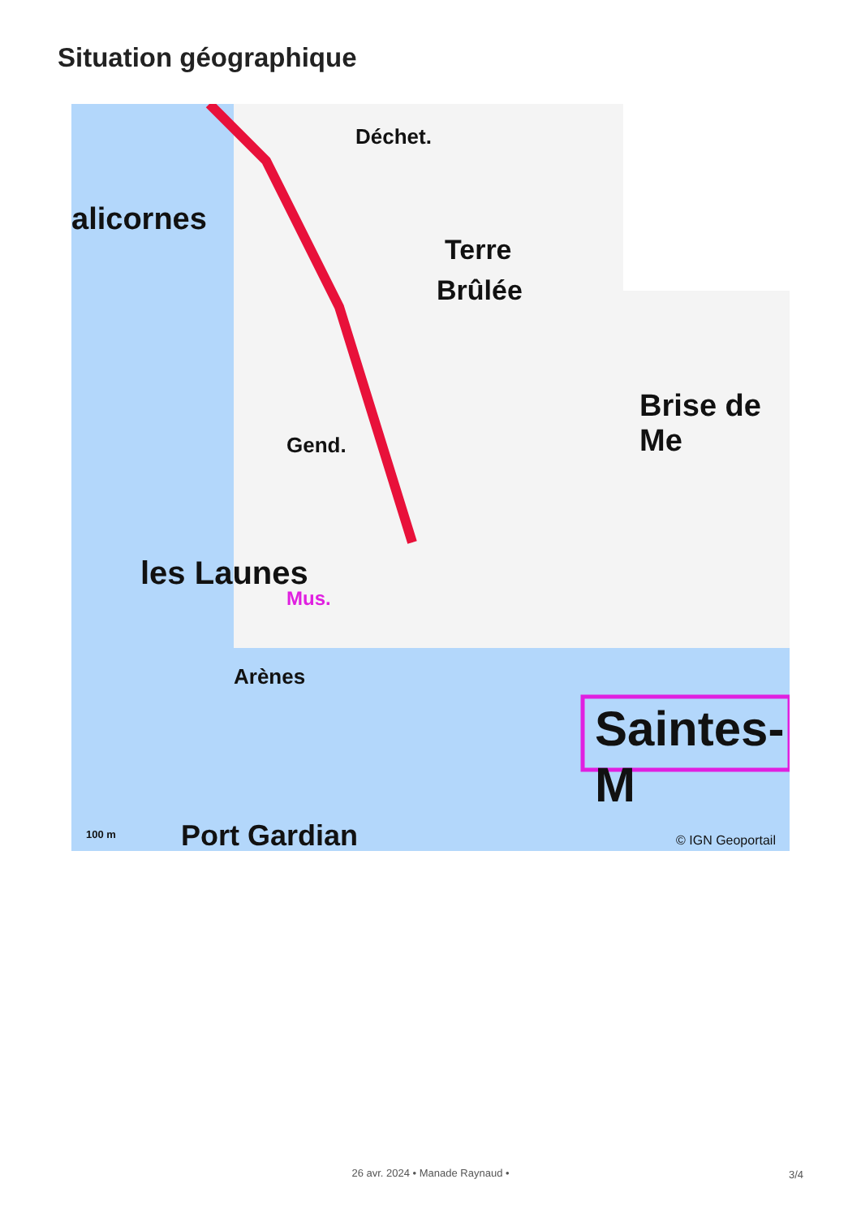Situation géographique
alicornes
Déchet.
Terre
Brûlée
Brise de Me
Gend.
les Launes
Mus.
Arènes
Saintes-M
Port Gardian 100 m © IGN Geoportail
26 avr. 2024 • Manade Raynaud • 3/4